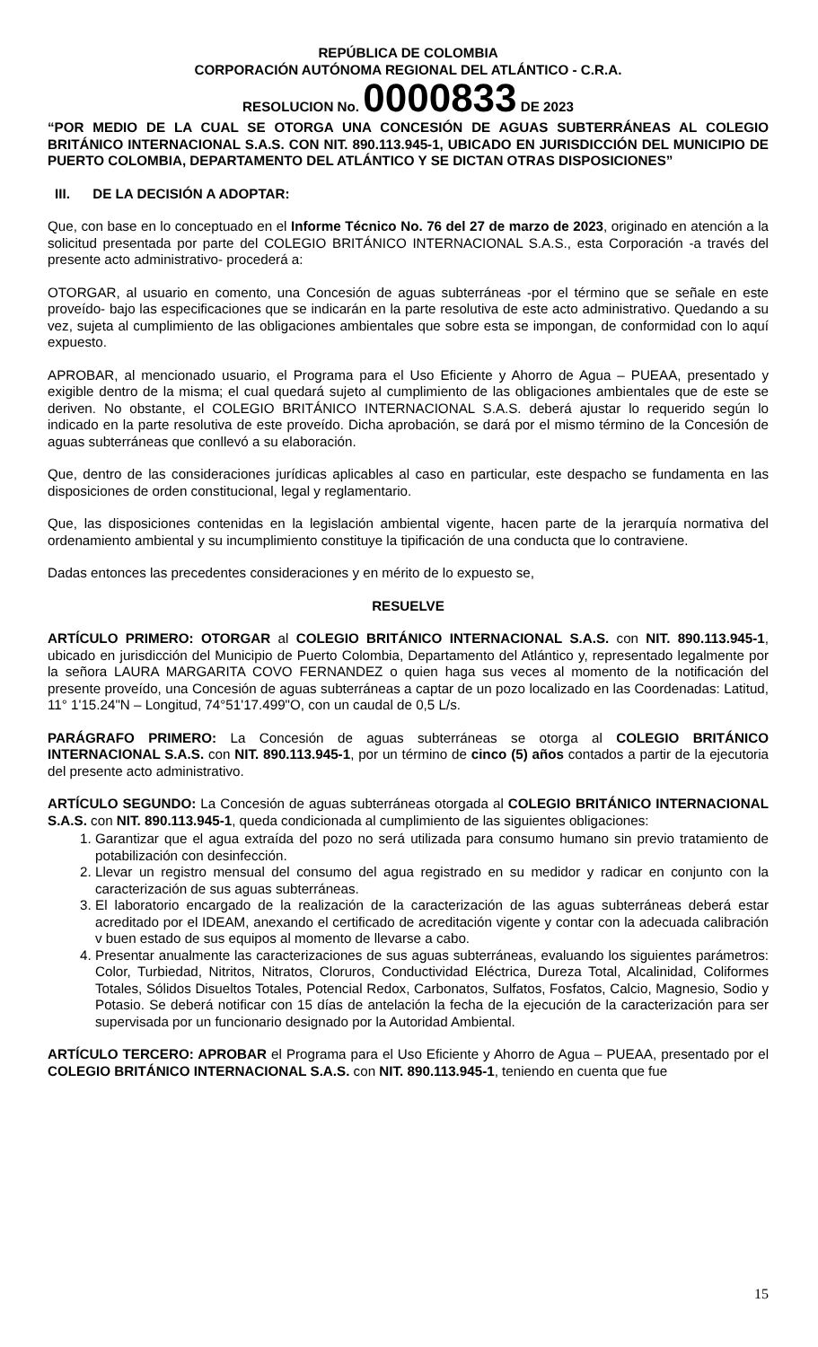REPÚBLICA DE COLOMBIA
CORPORACIÓN AUTÓNOMA REGIONAL DEL ATLÁNTICO - C.R.A.
RESOLUCION No. 0000833 DE 2023
“POR MEDIO DE LA CUAL SE OTORGA UNA CONCESIÓN DE AGUAS SUBTERRÁNEAS AL COLEGIO BRITÁNICO INTERNACIONAL S.A.S. CON NIT. 890.113.945-1, UBICADO EN JURISDICCIÓN DEL MUNICIPIO DE PUERTO COLOMBIA, DEPARTAMENTO DEL ATLÁNTICO Y SE DICTAN OTRAS DISPOSICIONES”
III. DE LA DECISIÓN A ADOPTAR:
Que, con base en lo conceptuado en el Informe Técnico No. 76 del 27 de marzo de 2023, originado en atención a la solicitud presentada por parte del COLEGIO BRITÁNICO INTERNACIONAL S.A.S., esta Corporación -a través del presente acto administrativo- procederá a:
OTORGAR, al usuario en comento, una Concesión de aguas subterráneas -por el término que se señale en este proveído- bajo las especificaciones que se indicarán en la parte resolutiva de este acto administrativo. Quedando a su vez, sujeta al cumplimiento de las obligaciones ambientales que sobre esta se impongan, de conformidad con lo aquí expuesto.
APROBAR, al mencionado usuario, el Programa para el Uso Eficiente y Ahorro de Agua – PUEAA, presentado y exigible dentro de la misma; el cual quedará sujeto al cumplimiento de las obligaciones ambientales que de este se deriven. No obstante, el COLEGIO BRITÁNICO INTERNACIONAL S.A.S. deberá ajustar lo requerido según lo indicado en la parte resolutiva de este proveído. Dicha aprobación, se dará por el mismo término de la Concesión de aguas subterráneas que conllevó a su elaboración.
Que, dentro de las consideraciones jurídicas aplicables al caso en particular, este despacho se fundamenta en las disposiciones de orden constitucional, legal y reglamentario.
Que, las disposiciones contenidas en la legislación ambiental vigente, hacen parte de la jerarquía normativa del ordenamiento ambiental y su incumplimiento constituye la tipificación de una conducta que lo contraviene.
Dadas entonces las precedentes consideraciones y en mérito de lo expuesto se,
RESUELVE
ARTÍCULO PRIMERO: OTORGAR al COLEGIO BRITÁNICO INTERNACIONAL S.A.S. con NIT. 890.113.945-1, ubicado en jurisdicción del Municipio de Puerto Colombia, Departamento del Atlántico y, representado legalmente por la señora LAURA MARGARITA COVO FERNANDEZ o quien haga sus veces al momento de la notificación del presente proveído, una Concesión de aguas subterráneas a captar de un pozo localizado en las Coordenadas: Latitud, 11° 1'15.24"N – Longitud, 74°51'17.499"O, con un caudal de 0,5 L/s.
PARÁGRAFO PRIMERO: La Concesión de aguas subterráneas se otorga al COLEGIO BRITÁNICO INTERNACIONAL S.A.S. con NIT. 890.113.945-1, por un término de cinco (5) años contados a partir de la ejecutoria del presente acto administrativo.
ARTÍCULO SEGUNDO: La Concesión de aguas subterráneas otorgada al COLEGIO BRITÁNICO INTERNACIONAL S.A.S. con NIT. 890.113.945-1, queda condicionada al cumplimiento de las siguientes obligaciones:
1. Garantizar que el agua extraída del pozo no será utilizada para consumo humano sin previo tratamiento de potabilización con desinfección.
2. Llevar un registro mensual del consumo del agua registrado en su medidor y radicar en conjunto con la caracterización de sus aguas subterráneas.
3. El laboratorio encargado de la realización de la caracterización de las aguas subterráneas deberá estar acreditado por el IDEAM, anexando el certificado de acreditación vigente y contar con la adecuada calibración v buen estado de sus equipos al momento de llevarse a cabo.
4. Presentar anualmente las caracterizaciones de sus aguas subterráneas, evaluando los siguientes parámetros: Color, Turbiedad, Nitritos, Nitratos, Cloruros, Conductividad Eléctrica, Dureza Total, Alcalinidad, Coliformes Totales, Sólidos Disueltos Totales, Potencial Redox, Carbonatos, Sulfatos, Fosfatos, Calcio, Magnesio, Sodio y Potasio. Se deberá notificar con 15 días de antelación la fecha de la ejecución de la caracterización para ser supervisada por un funcionario designado por la Autoridad Ambiental.
ARTÍCULO TERCERO: APROBAR el Programa para el Uso Eficiente y Ahorro de Agua – PUEAA, presentado por el COLEGIO BRITÁNICO INTERNACIONAL S.A.S. con NIT. 890.113.945-1, teniendo en cuenta que fue
15